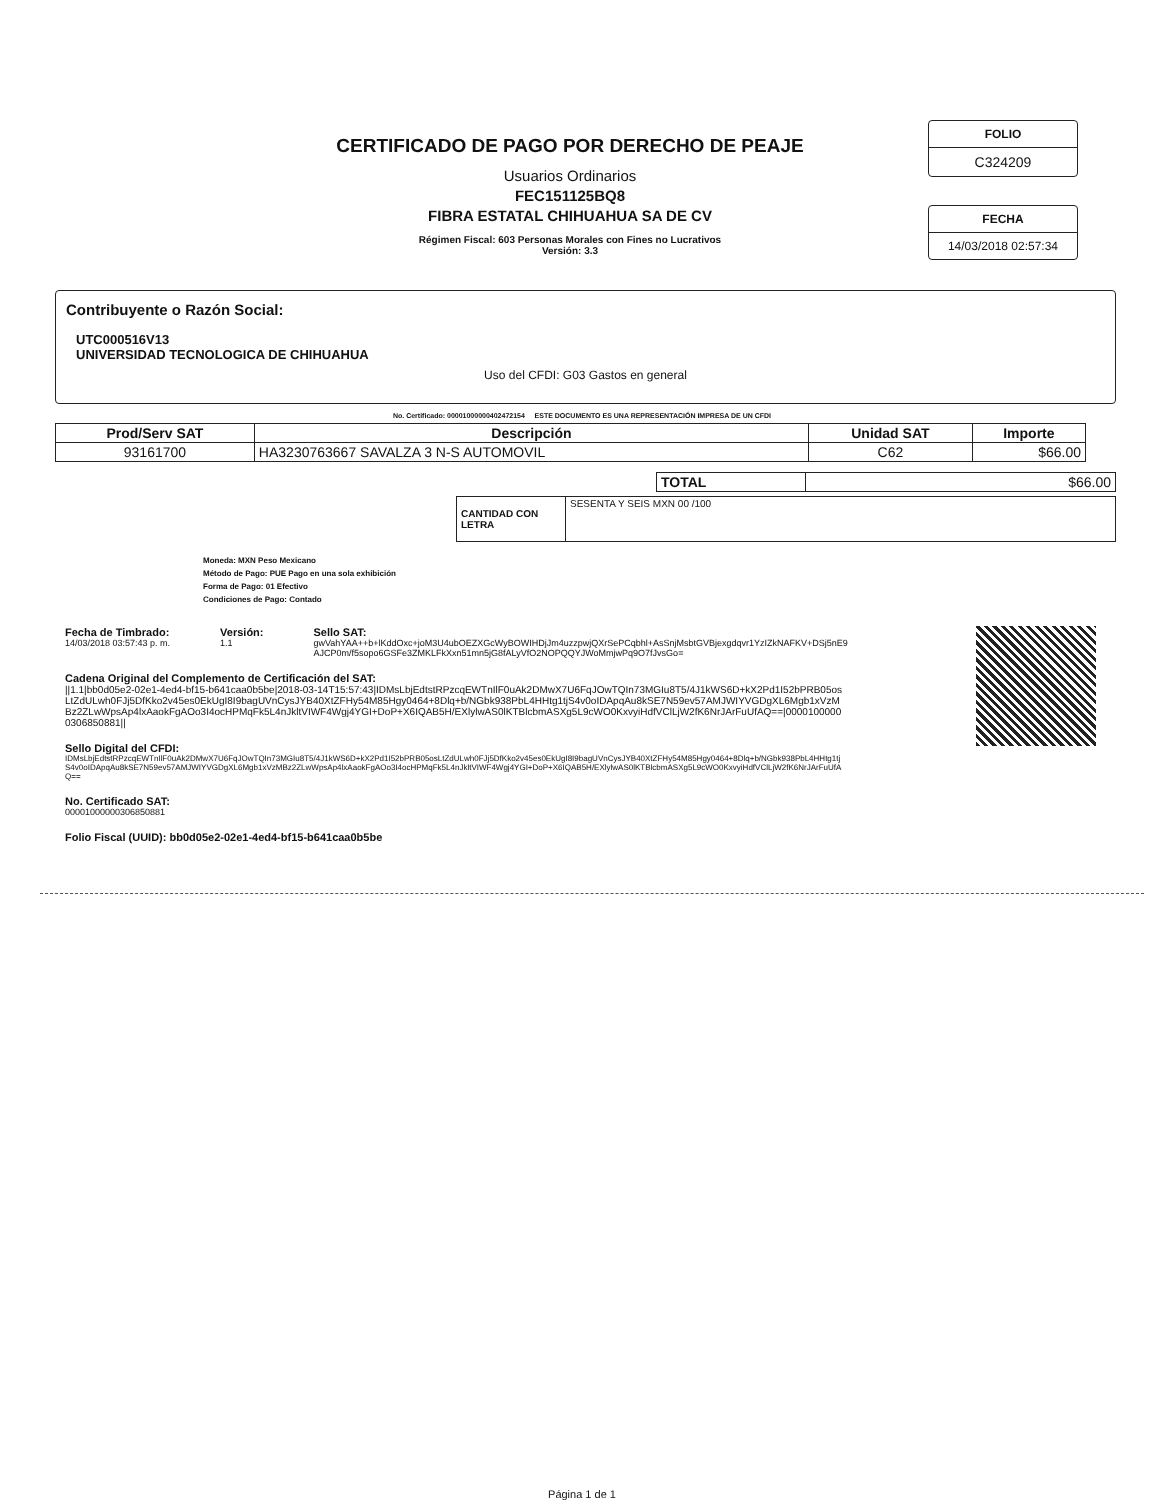CERTIFICADO DE PAGO POR DERECHO DE PEAJE
Usuarios Ordinarios
FEC151125BQ8
FIBRA ESTATAL CHIHUAHUA SA DE CV
Régimen Fiscal: 603 Personas Morales con Fines no Lucrativos
Versión: 3.3
FOLIO
C324209
FECHA
14/03/2018 02:57:34
Contribuyente o Razón Social:
UTC000516V13
UNIVERSIDAD TECNOLOGICA DE CHIHUAHUA
Uso del CFDI: G03 Gastos en general
No. Certificado: 00001000000402472154 ESTE DOCUMENTO ES UNA REPRESENTACIÓN IMPRESA DE UN CFDI
| Prod/Serv SAT | Descripción | Unidad SAT | Importe |
| --- | --- | --- | --- |
| 93161700 | HA3230763667 SAVALZA 3 N-S AUTOMOVIL | C62 | $66.00 |
| TOTAL | $66.00 |
| CANTIDAD CON LETRA | SESENTA Y SEIS MXN 00 /100 |
Moneda: MXN Peso Mexicano
Método de Pago: PUE Pago en una sola exhibición
Forma de Pago: 01 Efectivo
Condiciones de Pago: Contado
Fecha de Timbrado:
14/03/2018 03:57:43 p. m.
Versión:
1.1
Sello SAT:
gwVahYAA++b+lKddOxc+joM3U4ubOEZXGcWyBOWIHDjJm4uzzpwjQXrSePCqbhl+AsSnjMsbtGVBjexgdqvr1YzIZkNAFKV+DSj5nE9AJCP0m/f5sopo6GSFe3ZMKLFkXxn51mn5jG8fALyVfO2NOPQQYJWoMmjwPq9O7fJvsGo=
Cadena Original del Complemento de Certificación del SAT:
||1.1|bb0d05e2-02e1-4ed4-bf15-b641caa0b5be|2018-03-14T15:57:43|IDMsLbjEdtstRPzcqEWTnIlF0uAk2DMwX7U6FqJOwTQIn73MGIu8T5/4J1kWS6D+kX2Pd1I52bPRB05osLtZdULwh0FJj5DfKko2v45es0EkUgI8I9bagUVnCysJYB40XtZFHy54M85Hgy0464+8Dlq+b/NGbk938PbL4HHtg1tjS4v0oIDApqAu8kSE7N59ev57AMJWIYVGDgXL6Mgb1xVzMBz2ZLwWpsAp4lxAaokFgAOo3I4ocHPMqFk5L4nJkltVIWF4Wgj4YGI+DoP+X6IQAB5H/EXlylwAS0lKTBlcbmASXg5L9cWO0KxvyiHdfVClLjW2fK6NrJArFuUfAQ==|00001000000306850881||
Sello Digital del CFDI:
IDMsLbjEdtstRPzcqEWTnIlF0uAk2DMwX7U6FqJOwTQIn73MGIu8T5/4J1kWS6D+kX2Pd1I52bPRB05osLtZdULwh0FJj5DfKko2v45es0EkUgI8I9bagUVnCysJYB40XtZFHy54M85Hgy0464+8Dlq+b/NGbk938PbL4HHtg1tjS4v0oIDApqAu8kSE7N59ev57AMJWIYVGDgXL6Mgb1xVzMBz2ZLwWpsAp4lxAaokFgAOo3I4ocHPMqFk5L4nJkltVIWF4Wgj4YGI+DoP+X6IQAB5H/EXlylwAS0lKTBlcbmASXg5L9cWO0KxvyiHdfVClLjW2fK6NrJArFuUfAQ==
No. Certificado SAT:
00001000000306850881
Folio Fiscal (UUID): bb0d05e2-02e1-4ed4-bf15-b641caa0b5be
Página 1 de 1